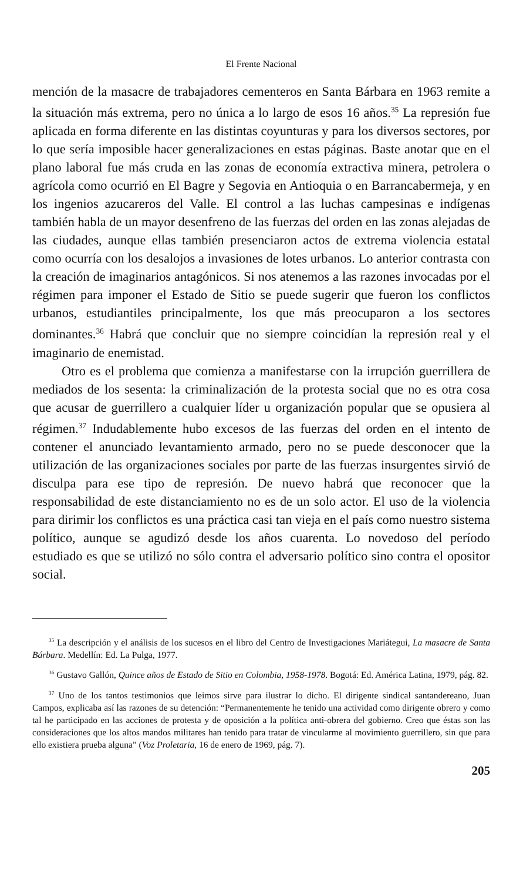El Frente Nacional
mención de la masacre de trabajadores cementeros en Santa Bárbara en 1963 remite a la situación más extrema, pero no única a lo largo de esos 16 años.<sup>35</sup> La represión fue aplicada en forma diferente en las distintas coyunturas y para los diversos sectores, por lo que sería imposible hacer generalizaciones en estas páginas. Baste anotar que en el plano laboral fue más cruda en las zonas de economía extractiva minera, petrolera o agrícola como ocurrió en El Bagre y Segovia en Antioquia o en Barrancabermeja, y en los ingenios azucareros del Valle. El control a las luchas campesinas e indígenas también habla de un mayor desenfreno de las fuerzas del orden en las zonas alejadas de las ciudades, aunque ellas también presenciaron actos de extrema violencia estatal como ocurría con los desalojos a invasiones de lotes urbanos. Lo anterior contrasta con la creación de imaginarios antagónicos. Si nos atenemos a las razones invocadas por el régimen para imponer el Estado de Sitio se puede sugerir que fueron los conflictos urbanos, estudiantiles principalmente, los que más preocuparon a los sectores dominantes.<sup>36</sup> Habrá que concluir que no siempre coincidían la represión real y el imaginario de enemistad.
Otro es el problema que comienza a manifestarse con la irrupción guerrillera de mediados de los sesenta: la criminalización de la protesta social que no es otra cosa que acusar de guerrillero a cualquier líder u organización popular que se opusiera al régimen.<sup>37</sup> Indudablemente hubo excesos de las fuerzas del orden en el intento de contener el anunciado levantamiento armado, pero no se puede desconocer que la utilización de las organizaciones sociales por parte de las fuerzas insurgentes sirvió de disculpa para ese tipo de represión. De nuevo habrá que reconocer que la responsabilidad de este distanciamiento no es de un solo actor. El uso de la violencia para dirimir los conflictos es una práctica casi tan vieja en el país como nuestro sistema político, aunque se agudizó desde los años cuarenta. Lo novedoso del período estudiado es que se utilizó no sólo contra el adversario político sino contra el opositor social.
<sup>35</sup> La descripción y el análisis de los sucesos en el libro del Centro de Investigaciones Mariátegui, La masacre de Santa Bárbara. Medellín: Ed. La Pulga, 1977.
<sup>36</sup> Gustavo Gallón, Quince años de Estado de Sitio en Colombia, 1958-1978. Bogotá: Ed. América Latina, 1979, pág. 82.
<sup>37</sup> Uno de los tantos testimonios que leimos sirve para ilustrar lo dicho. El dirigente sindical santandereano, Juan Campos, explicaba así las razones de su detención: “Permanentemente he tenido una actividad como dirigente obrero y como tal he participado en las acciones de protesta y de oposición a la política anti-obrera del gobierno. Creo que éstas son las consideraciones que los altos mandos militares han tenido para tratar de vincularme al movimiento guerrillero, sin que para ello existiera prueba alguna” (Voz Proletaria, 16 de enero de 1969, pág. 7).
205